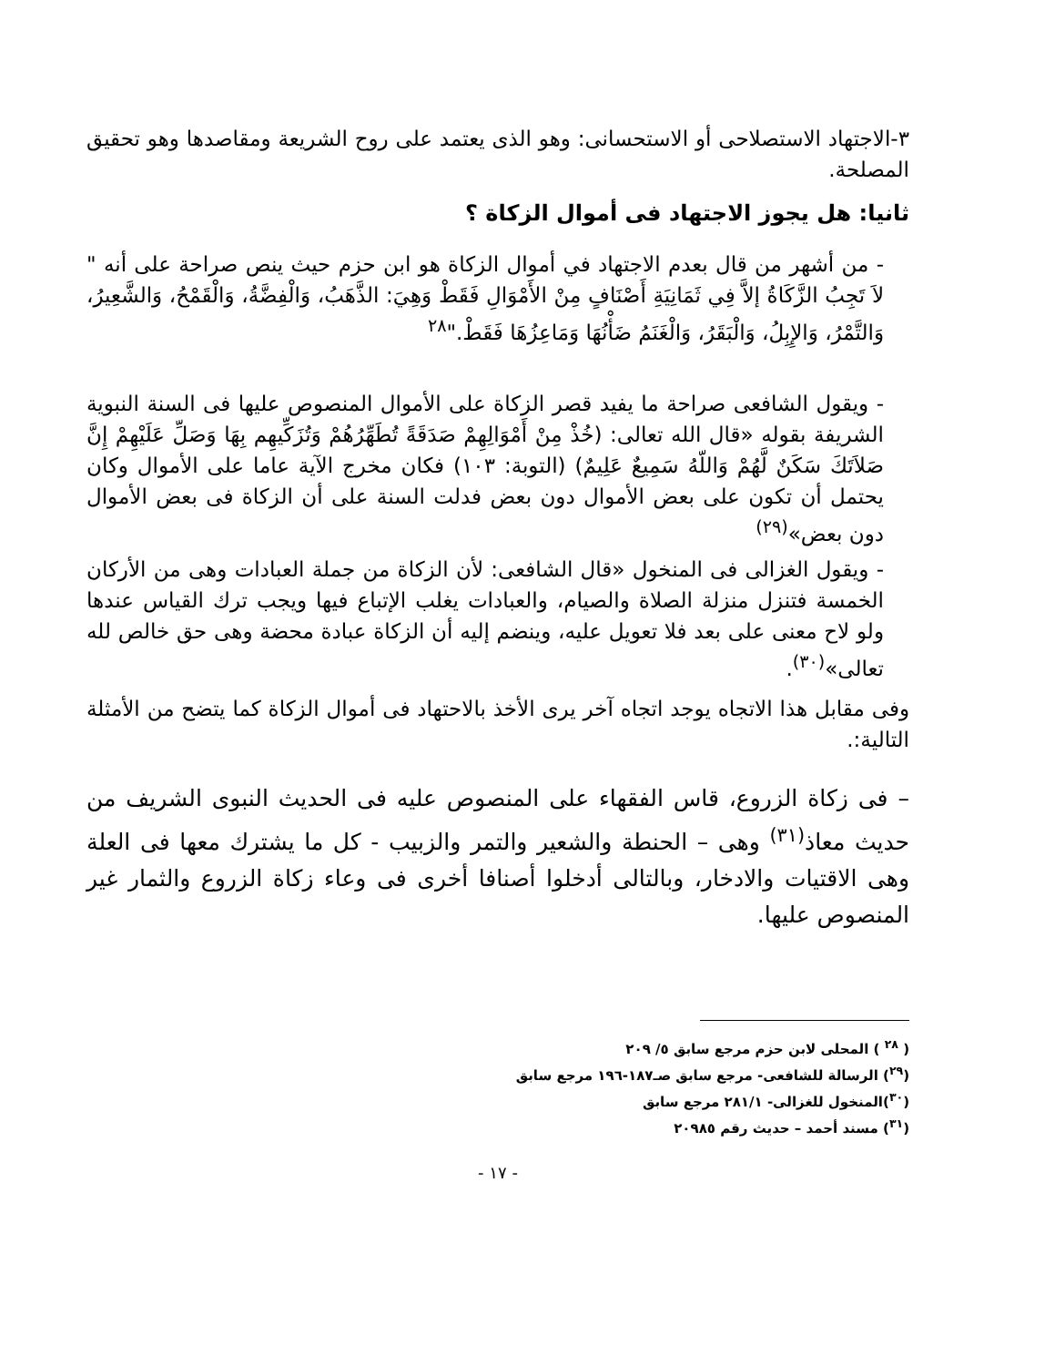٣-الاجتهاد الاستصلاحى أو الاستحسانى: وهو الذى يعتمد على روح الشريعة ومقاصدها وهو تحقيق المصلحة.
ثانيا: هل يجوز الاجتهاد فى أموال الزكاة ؟
- من أشهر من قال بعدم الاجتهاد في أموال الزكاة هو ابن حزم حيث ينص صراحة على أنه " لاَ تَجِبُ الزَّكَاةُ إلاَّ فِي ثَمَانِيَةِ أَصْنَافٍ مِنْ الأَمْوَالِ فَقَطْ وَهِيَ: الذَّهَبُ، وَالْفِضَّةُ، وَالْقَمْحُ، وَالشَّعِيرُ، وَالتَّمْرُ، وَالإِبِلُ، وَالْبَقَرُ، وَالْغَنَمُ ضَأْنُهَا وَمَاعِزُهَا فَقَطْ."<sup>٢٨</sup>
- ويقول الشافعى صراحة ما يفيد قصر الزكاة على الأموال المنصوص عليها فى السنة النبوية الشريفة بقوله «قال الله تعالى: (خُذْ مِنْ أَمْوَالِهِمْ صَدَقَةً تُطَهِّرُهُمْ وَتُزَكِّيهِم بِهَا وَصَلِّ عَلَيْهِمْ إِنَّ صَلاَتَكَ سَكَنٌ لَّهُمْ وَاللّهُ سَمِيعٌ عَلِيمٌ) (التوبة: ١٠٣) فكان مخرج الآية عاما على الأموال وكان يحتمل أن تكون على بعض الأموال دون بعض فدلت السنة على أن الزكاة فى بعض الأموال دون بعض»<sup>(٢٩)</sup>
- ويقول الغزالى فى المنخول «قال الشافعى: لأن الزكاة من جملة العبادات وهى من الأركان الخمسة فتنزل منزلة الصلاة والصيام، والعبادات يغلب الإتباع فيها ويجب ترك القياس عندها ولو لاح معنى على بعد فلا تعويل عليه، وينضم إليه أن الزكاة عبادة محضة وهى حق خالص لله تعالى»<sup>(٣٠)</sup>.
وفى مقابل هذا الاتجاه يوجد اتجاه آخر يرى الأخذ بالاحتهاد فى أموال الزكاة كما يتضح من الأمثلة التالية:.
– فى زكاة الزروع، قاس الفقهاء على المنصوص عليه فى الحديث النبوى الشريف من حديث معاذ<sup>(٣١)</sup> وهى – الحنطة والشعير والتمر والزبيب - كل ما يشترك معها فى العلة وهى الاقتيات والادخار، وبالتالى أدخلوا أصنافا أخرى فى وعاء زكاة الزروع والثمار غير المنصوص عليها.
( <sup>٢٨</sup> ) المحلى لابن حزم مرجع سابق ٥/ ٢٠٩
(<sup>٢٩</sup>) الرسالة للشافعى- مرجع سابق صـ١٨٧-١٩٦ مرجع سابق
(<sup>٣٠</sup>)المنخول للغزالى- ٢٨١/١ مرجع سابق
(<sup>٣١</sup>) مسند أحمد – حديث رقم ٢٠٩٨٥
- ١٧ -